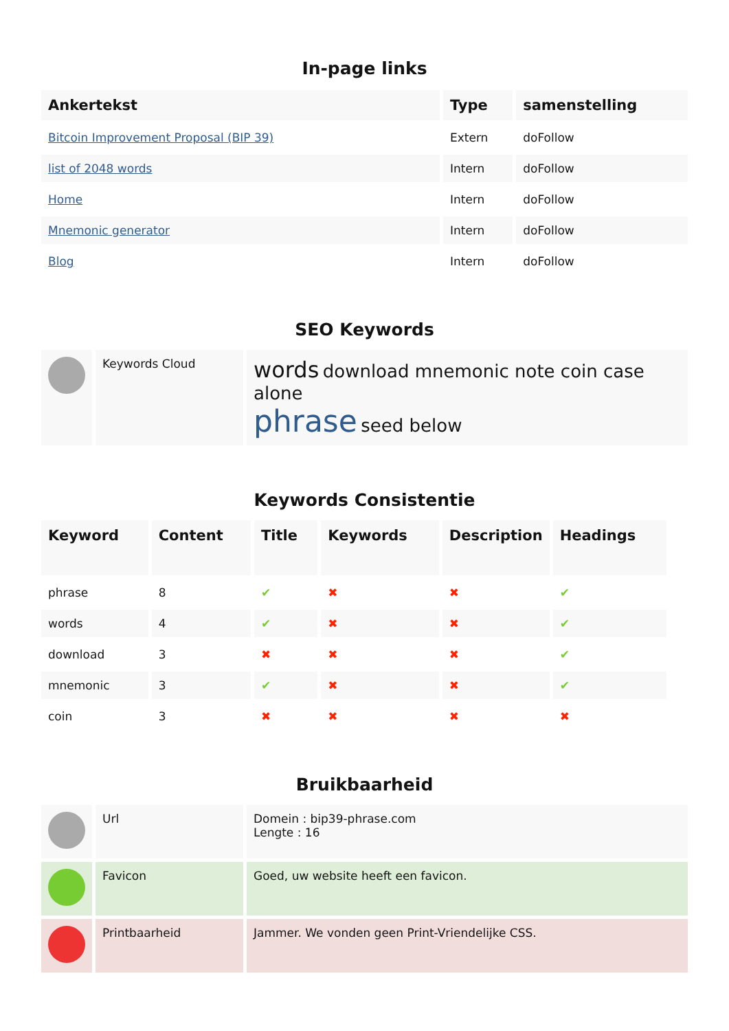In-page links
| Ankertekst | Type | samenstelling |
| --- | --- | --- |
| Bitcoin Improvement Proposal (BIP 39) | Extern | doFollow |
| list of 2048 words | Intern | doFollow |
| Home | Intern | doFollow |
| Mnemonic generator | Intern | doFollow |
| Blog | Intern | doFollow |
SEO Keywords
| | Keywords Cloud | words download mnemonic note coin case alone phrase seed below |
Keywords Consistentie
| Keyword | Content | Title | Keywords | Description | Headings |
| --- | --- | --- | --- | --- | --- |
| phrase | 8 | ✔ | ✖ | ✖ | ✔ |
| words | 4 | ✔ | ✖ | ✖ | ✔ |
| download | 3 | ✖ | ✖ | ✖ | ✔ |
| mnemonic | 3 | ✔ | ✖ | ✖ | ✔ |
| coin | 3 | ✖ | ✖ | ✖ | ✖ |
Bruikbaarheid
| | Url | Domein : bip39-phrase.com Lengte : 16 |
| | Favicon | Goed, uw website heeft een favicon. |
| | Printbaarheid | Jammer. We vonden geen Print-Vriendelijke CSS. |